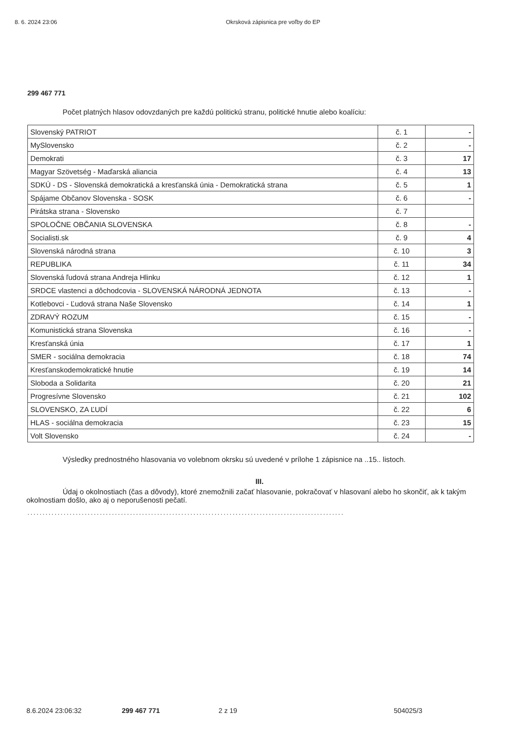8. 6. 2024 23:06 Okrsková zápisnica pre voľby do EP
299 467 771
Počet platných hlasov odovzdaných pre každú politickú stranu, politické hnutie alebo koalíciu:
| Slovenský PATRIOT | č. 1 | - |
| MySlovensko | č. 2 | - |
| Demokrati | č. 3 | 17 |
| Magyar Szövetség - Maďarská aliancia | č. 4 | 13 |
| SDKÚ - DS - Slovenská demokratická a kresťanská únia - Demokratická strana | č. 5 | 1 |
| Spájame Občanov Slovenska - SOSK | č. 6 | - |
| Pirátska strana - Slovensko | č. 7 | |
| SPOLOČNE OBČANIA SLOVENSKA | č. 8 | - |
| Socialisti.sk | č. 9 | 4 |
| Slovenská národná strana | č. 10 | 3 |
| REPUBLIKA | č. 11 | 34 |
| Slovenská ľudová strana Andreja Hlinku | č. 12 | 1 |
| SRDCE vlastenci a dôchodcovia - SLOVENSKÁ NÁRODNÁ JEDNOTA | č. 13 | - |
| Kotlebovci - Ľudová strana Naše Slovensko | č. 14 | 1 |
| ZDRAVÝ ROZUM | č. 15 | - |
| Komunistická strana Slovenska | č. 16 | - |
| Kresťanská únia | č. 17 | 1 |
| SMER - sociálna demokracia | č. 18 | 74 |
| Kresťanskodemokratické hnutie | č. 19 | 14 |
| Sloboda a Solidarita | č. 20 | 21 |
| Progresívne Slovensko | č. 21 | 102 |
| SLOVENSKO, ZA ĽUDÍ | č. 22 | 6 |
| HLAS - sociálna demokracia | č. 23 | 15 |
| Volt Slovensko | č. 24 | - |
Výsledky prednostného hlasovania vo volebnom okrsku sú uvedené v prílohe 1 zápisnice na ..15.. listoch.
III.
Údaj o okolnostiach (čas a dôvody), ktoré znemožnili začať hlasovanie, pokračovať v hlasovaní alebo ho skončiť, ak k takým okolnostiam došlo, ako aj o neporušenosti pečatí.
.........................................................................................................
8.6.2024 23:06:32 299 467 771 2 z 19 504025/3